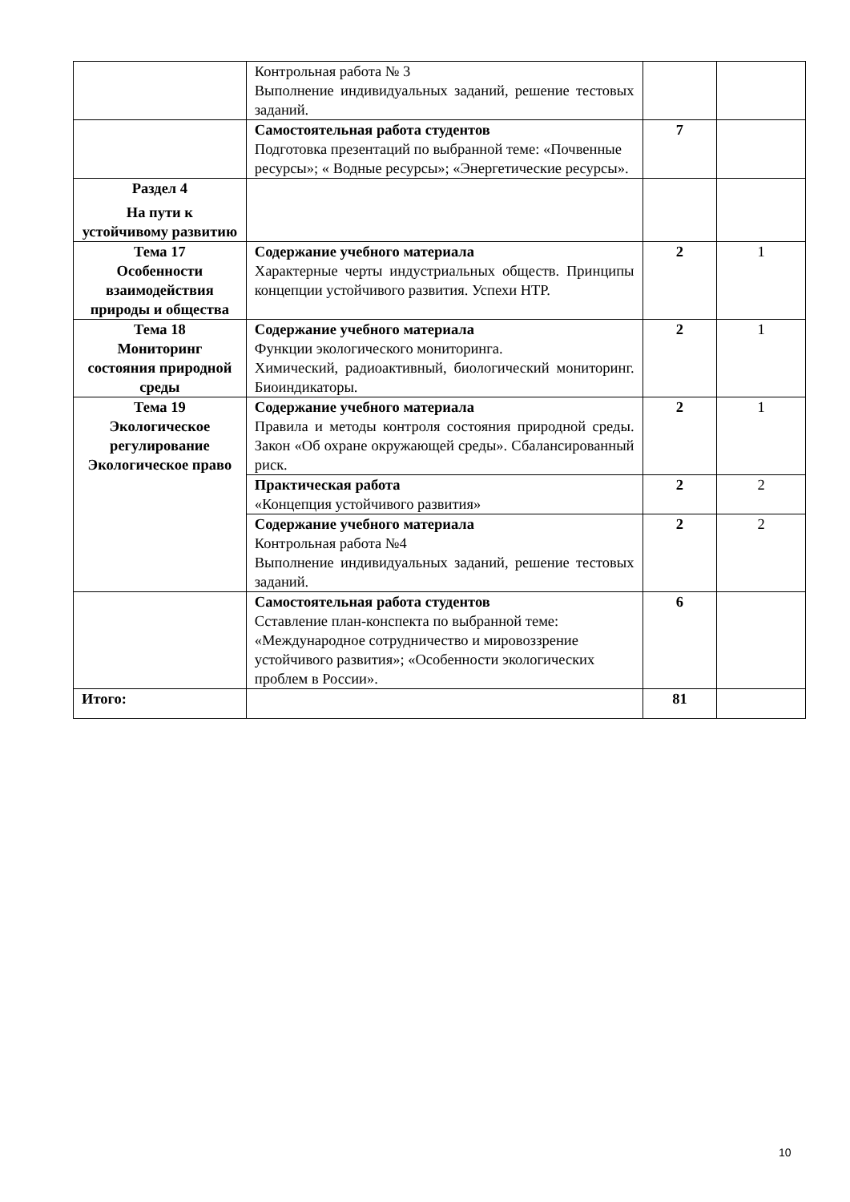| | Контрольная работа № 3 Выполнение индивидуальных заданий, решение тестовых заданий. | | |
| | Самостоятельная работа студентов Подготовка презентаций по выбранной теме: «Почвенные ресурсы»; « Водные ресурсы»; «Энергетические ресурсы». | 7 | |
| Раздел 4 На пути к устойчивому развитию | | | |
| Тема 17 Особенности взаимодействия природы и общества | Содержание учебного материала Характерные черты индустриальных обществ. Принципы концепции устойчивого развития. Успехи НТР. | 2 | 1 |
| Тема 18 Мониторинг состояния природной среды | Содержание учебного материала Функции экологического мониторинга. Химический, радиоактивный, биологический мониторинг. Биоиндикаторы. | 2 | 1 |
| Тема 19 Экологическое регулирование Экологическое право | Содержание учебного материала Правила и методы контроля состояния природной среды. Закон «Об охране окружающей среды». Сбалансированный риск. | 2 | 1 |
| | Практическая работа «Концепция устойчивого развития» | 2 | 2 |
| | Содержание учебного материала Контрольная работа №4 Выполнение индивидуальных заданий, решение тестовых заданий. | 2 | 2 |
| | Самостоятельная работа студентов Сставление план-конспекта по выбранной теме: «Международное сотрудничество и мировоззрение устойчивого развития»; «Особенности экологических проблем в России». | 6 | |
| Итого: | | 81 | |
10